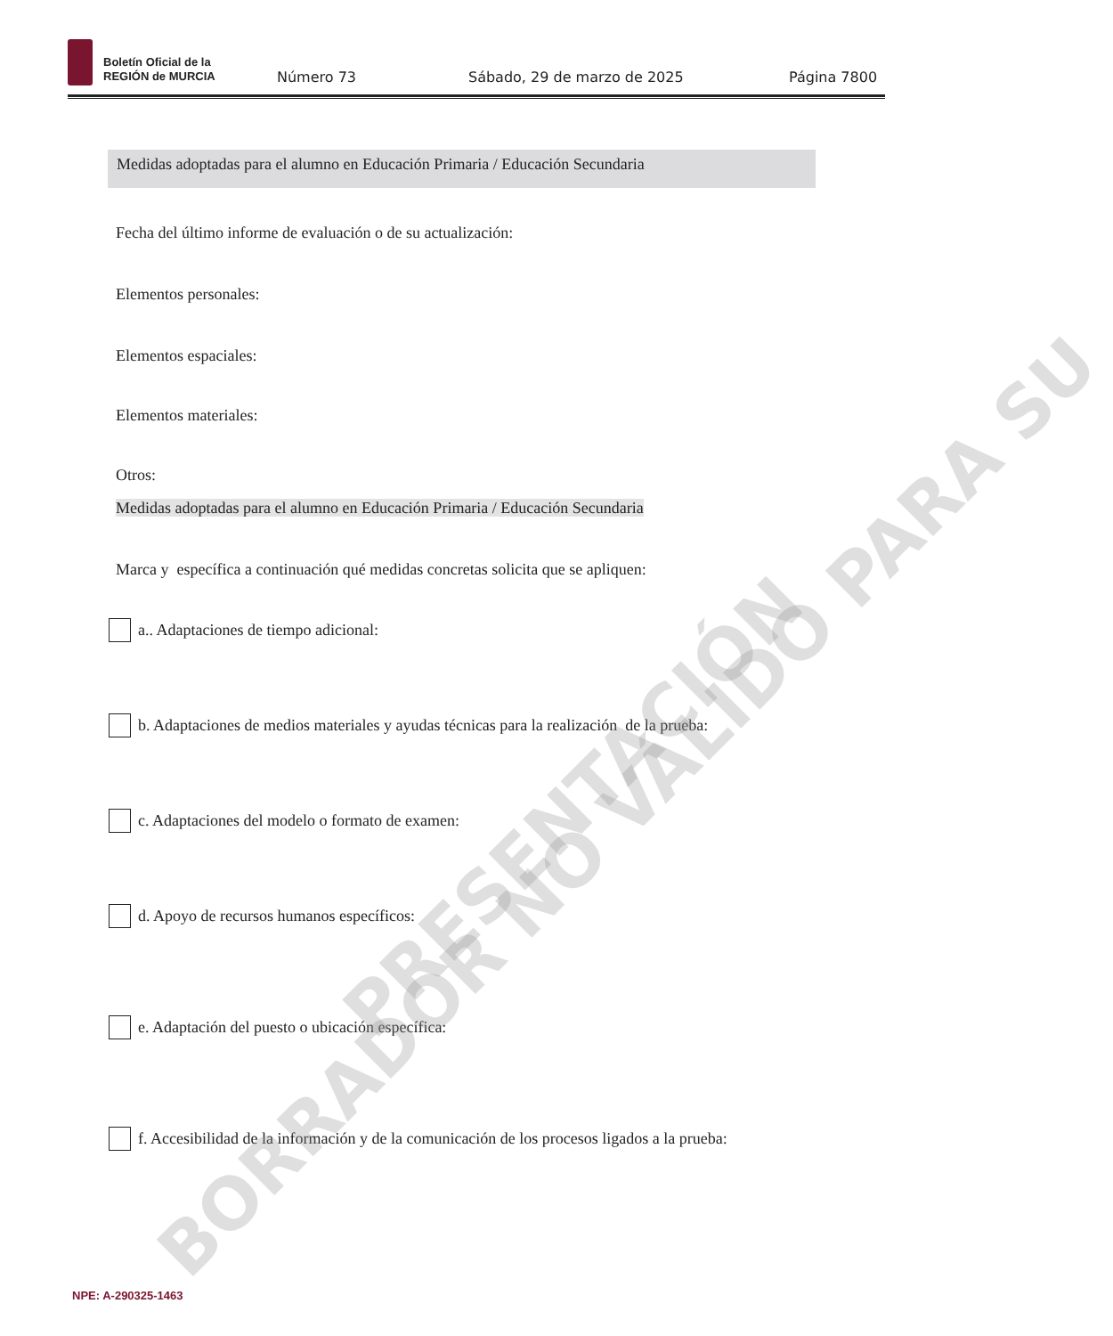Boletín Oficial de la
REGIÓN de MURCIA
Número 73
Sábado, 29 de marzo de 2025
Página 7800
Medidas adoptadas para el alumno en Educación Primaria / Educación Secundaria
Fecha del último informe de evaluación o de su actualización:
Elementos personales:
Elementos espaciales:
Elementos materiales:
Otros:
Medidas adoptadas para el alumno en Educación Primaria / Educación Secundaria
Marca y específica a continuación qué medidas concretas solicita que se apliquen:
a.. Adaptaciones de tiempo adicional:
b. Adaptaciones de medios materiales y ayudas técnicas para la realización de la prueba:
c. Adaptaciones del modelo o formato de examen:
d. Apoyo de recursos humanos específicos:
e. Adaptación del puesto o ubicación específica:
f. Accesibilidad de la información y de la comunicación de los procesos ligados a la prueba:
BORRADOR NO VÁLIDO PARA SU PRESENTACIÓN
NPE: A-290325-1463